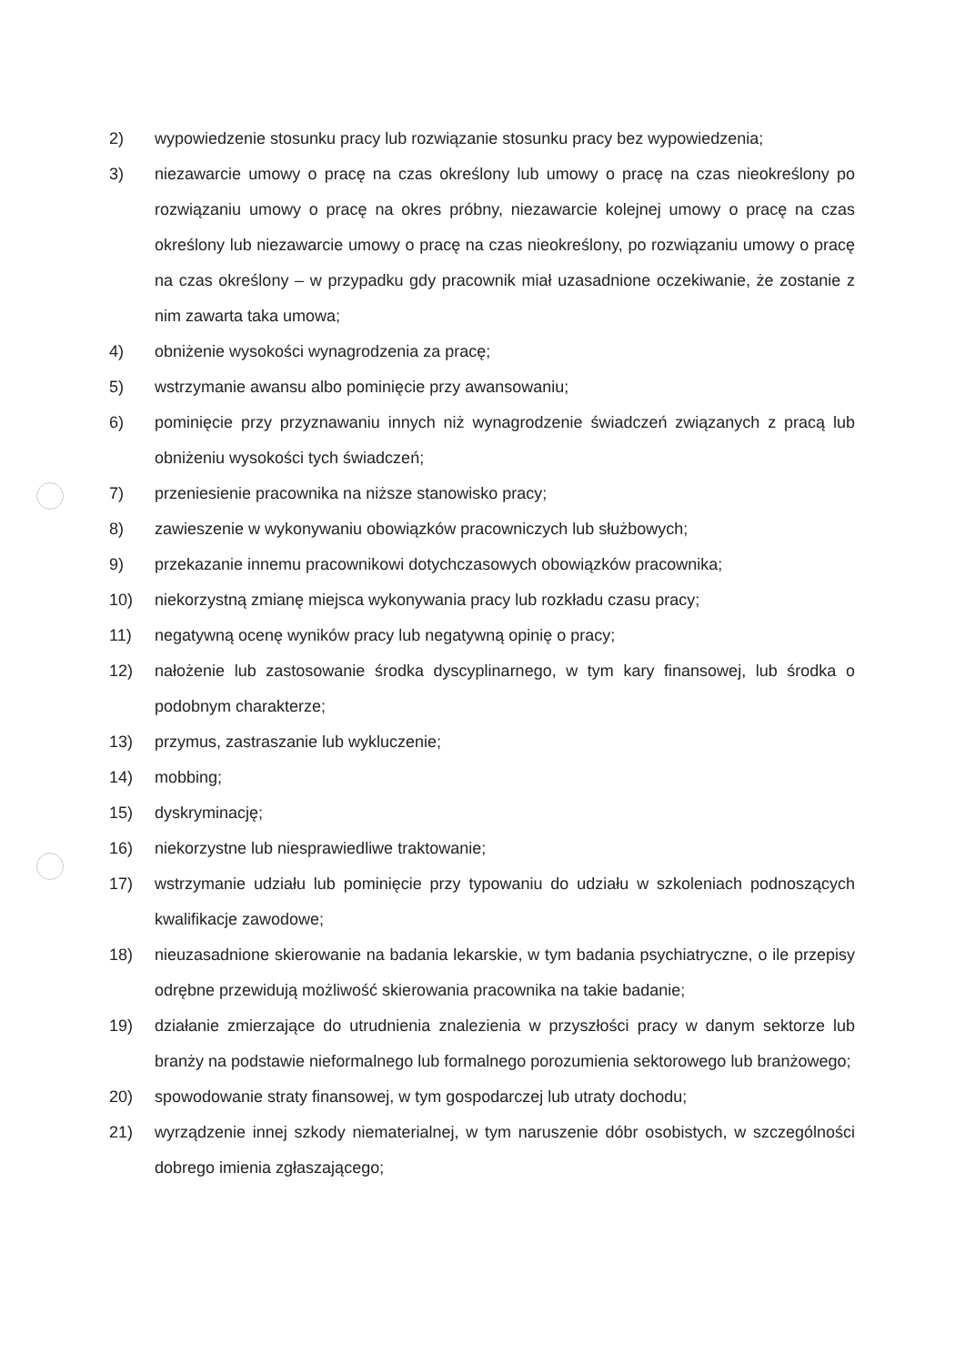2) wypowiedzenie stosunku pracy lub rozwiązanie stosunku pracy bez wypowiedzenia;
3) niezawarcie umowy o pracę na czas określony lub umowy o pracę na czas nieokreślony po rozwiązaniu umowy o pracę na okres próbny, niezawarcie kolejnej umowy o pracę na czas określony lub niezawarcie umowy o pracę na czas nieokreślony, po rozwiązaniu umowy o pracę na czas określony – w przypadku gdy pracownik miał uzasadnione oczekiwanie, że zostanie z nim zawarta taka umowa;
4) obniżenie wysokości wynagrodzenia za pracę;
5) wstrzymanie awansu albo pominięcie przy awansowaniu;
6) pominięcie przy przyznawaniu innych niż wynagrodzenie świadczeń związanych z pracą lub obniżeniu wysokości tych świadczeń;
7) przeniesienie pracownika na niższe stanowisko pracy;
8) zawieszenie w wykonywaniu obowiązków pracowniczych lub służbowych;
9) przekazanie innemu pracownikowi dotychczasowych obowiązków pracownika;
10) niekorzystną zmianę miejsca wykonywania pracy lub rozkładu czasu pracy;
11) negatywną ocenę wyników pracy lub negatywną opinię o pracy;
12) nałożenie lub zastosowanie środka dyscyplinarnego, w tym kary finansowej, lub środka o podobnym charakterze;
13) przymus, zastraszanie lub wykluczenie;
14) mobbing;
15) dyskryminację;
16) niekorzystne lub niesprawiedliwe traktowanie;
17) wstrzymanie udziału lub pominięcie przy typowaniu do udziału w szkoleniach podnoszących kwalifikacje zawodowe;
18) nieuzasadnione skierowanie na badania lekarskie, w tym badania psychiatryczne, o ile przepisy odrębne przewidują możliwość skierowania pracownika na takie badanie;
19) działanie zmierzające do utrudnienia znalezienia w przyszłości pracy w danym sektorze lub branży na podstawie nieformalnego lub formalnego porozumienia sektorowego lub branżowego;
20) spowodowanie straty finansowej, w tym gospodarczej lub utraty dochodu;
21) wyrządzenie innej szkody niematerialnej, w tym naruszenie dóbr osobistych, w szczególności dobrego imienia zgłaszającego;